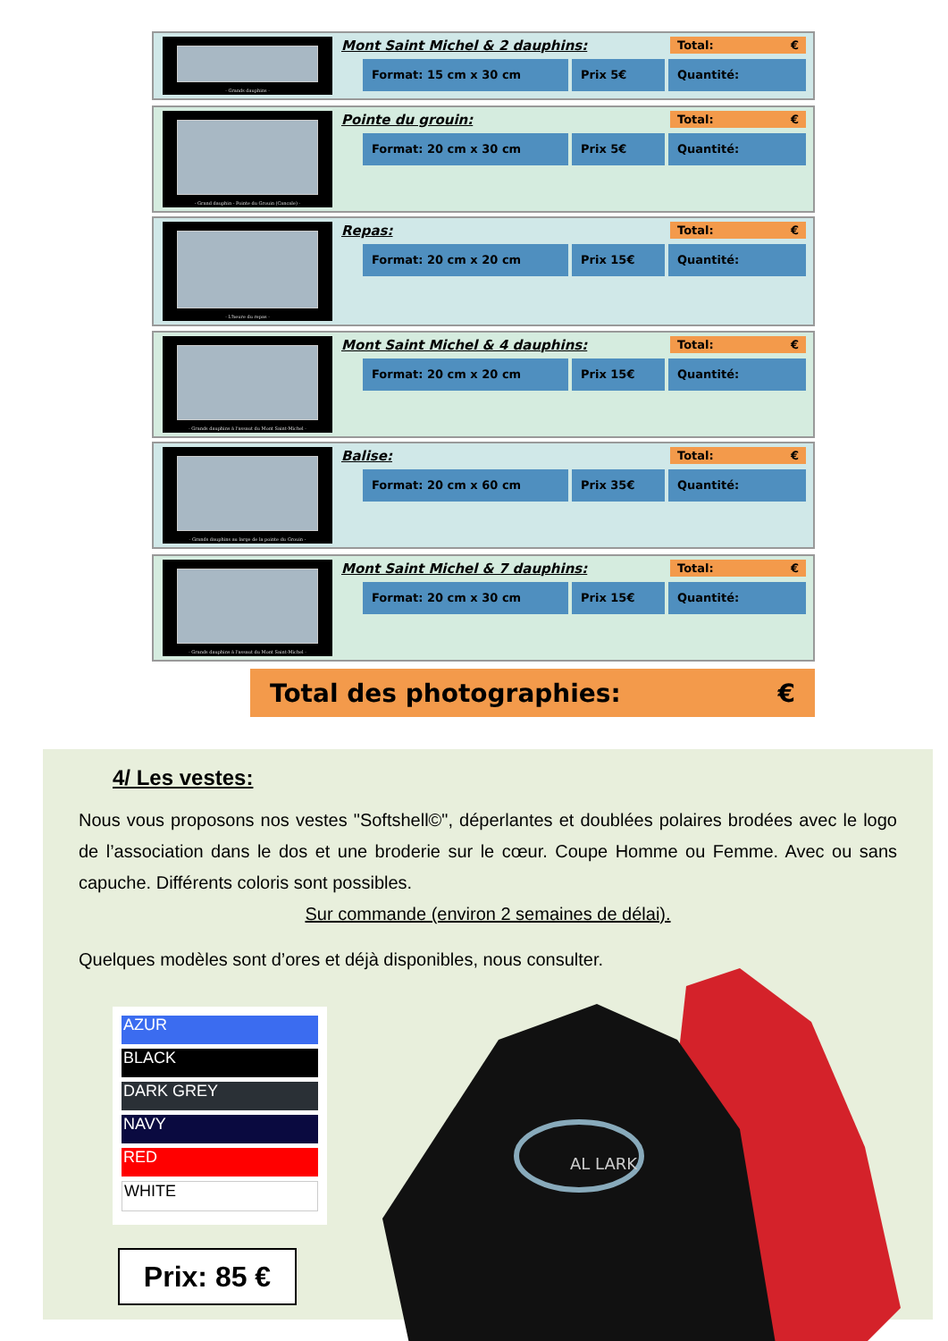- Grands dauphins -
Mont Saint Michel & 2 dauphins: Total: €
Format: 15 cm x 30 cm Prix 5€ Quantité:
- Grand dauphin - Pointe du Grouin (Cancale) -
Pointe du grouin: Total: €
Format: 20 cm x 30 cm Prix 5€ Quantité:
- L'heure du repas -
Repas: Total: €
Format: 20 cm x 20 cm Prix 15€ Quantité:
- Grands dauphins à l'assaut du Mont Saint-Michel -
Mont Saint Michel & 4 dauphins: Total: €
Format: 20 cm x 20 cm Prix 15€ Quantité:
- Grands dauphins au large de la pointe du Grouin -
Balise: Total: €
Format: 20 cm x 60 cm Prix 35€ Quantité:
- Grands dauphins à l'assaut du Mont Saint-Michel -
Mont Saint Michel & 7 dauphins: Total: €
Format: 20 cm x 30 cm Prix 15€ Quantité:
Total des photographies: €
4/ Les vestes:
Nous vous proposons nos vestes "Softshell©", déperlantes et doublées polaires brodées avec le logo de l’association dans le dos et une broderie sur le cœur. Coupe Homme ou Femme. Avec ou sans capuche. Différents coloris sont possibles.
Sur commande (environ 2 semaines de délai).
Quelques modèles sont d’ores et déjà disponibles, nous consulter.
AZUR
BLACK
DARK GREY
NAVY
RED
WHITE
Prix: 85 €
AL LARK